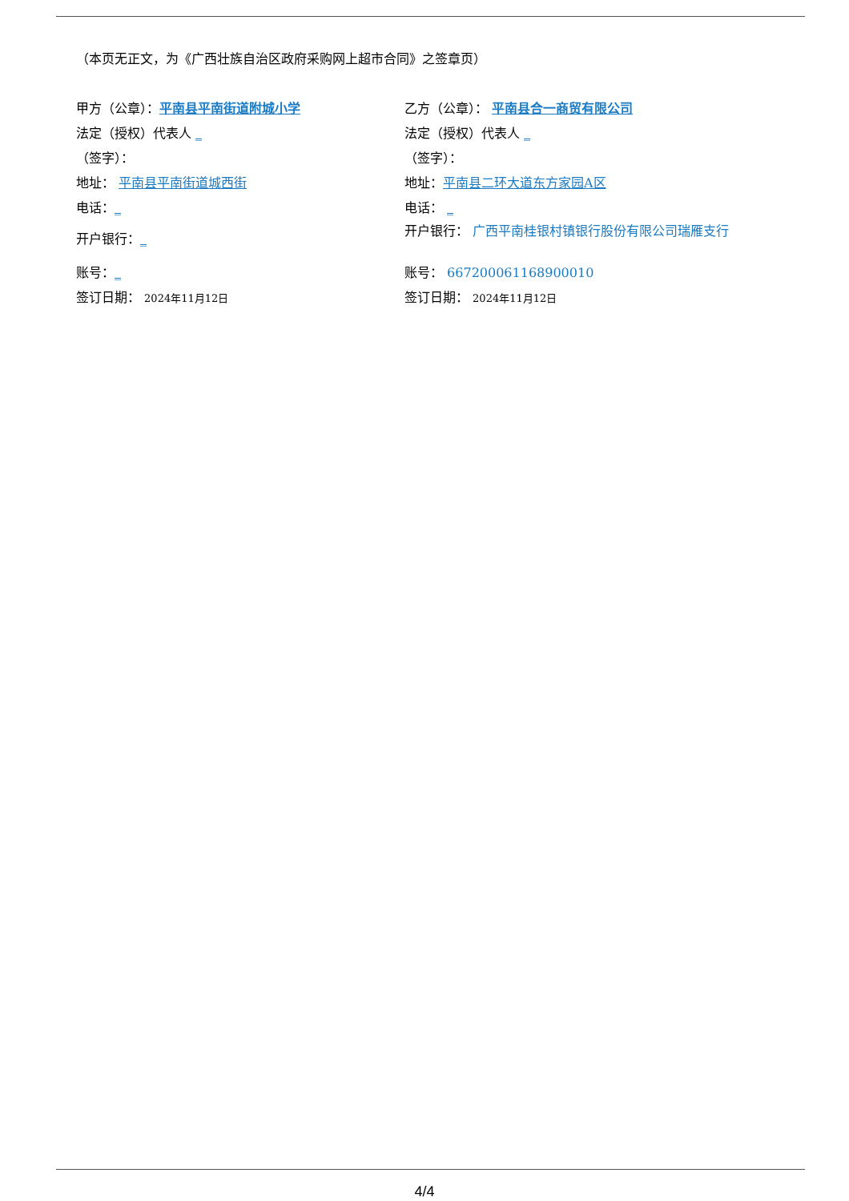（本页无正文，为《广西壮族自治区政府采购网上超市合同》之签章页）
甲方（公章）：平南县平南街道附城小学
法定（授权）代表人 _
（签字）：
地址： 平南县平南街道城西街
电话：_
开户银行：_
账号：_
签订日期： 2024年11月12日
乙方（公章）： 平南县合一商贸有限公司
法定（授权）代表人 _
（签字）：
地址：平南县二环大道东方家园A区
电话： _
开户银行： 广西平南桂银村镇银行股份有限公司瑞雁支行
账号： 667200061168900010
签订日期： 2024年11月12日
4/4